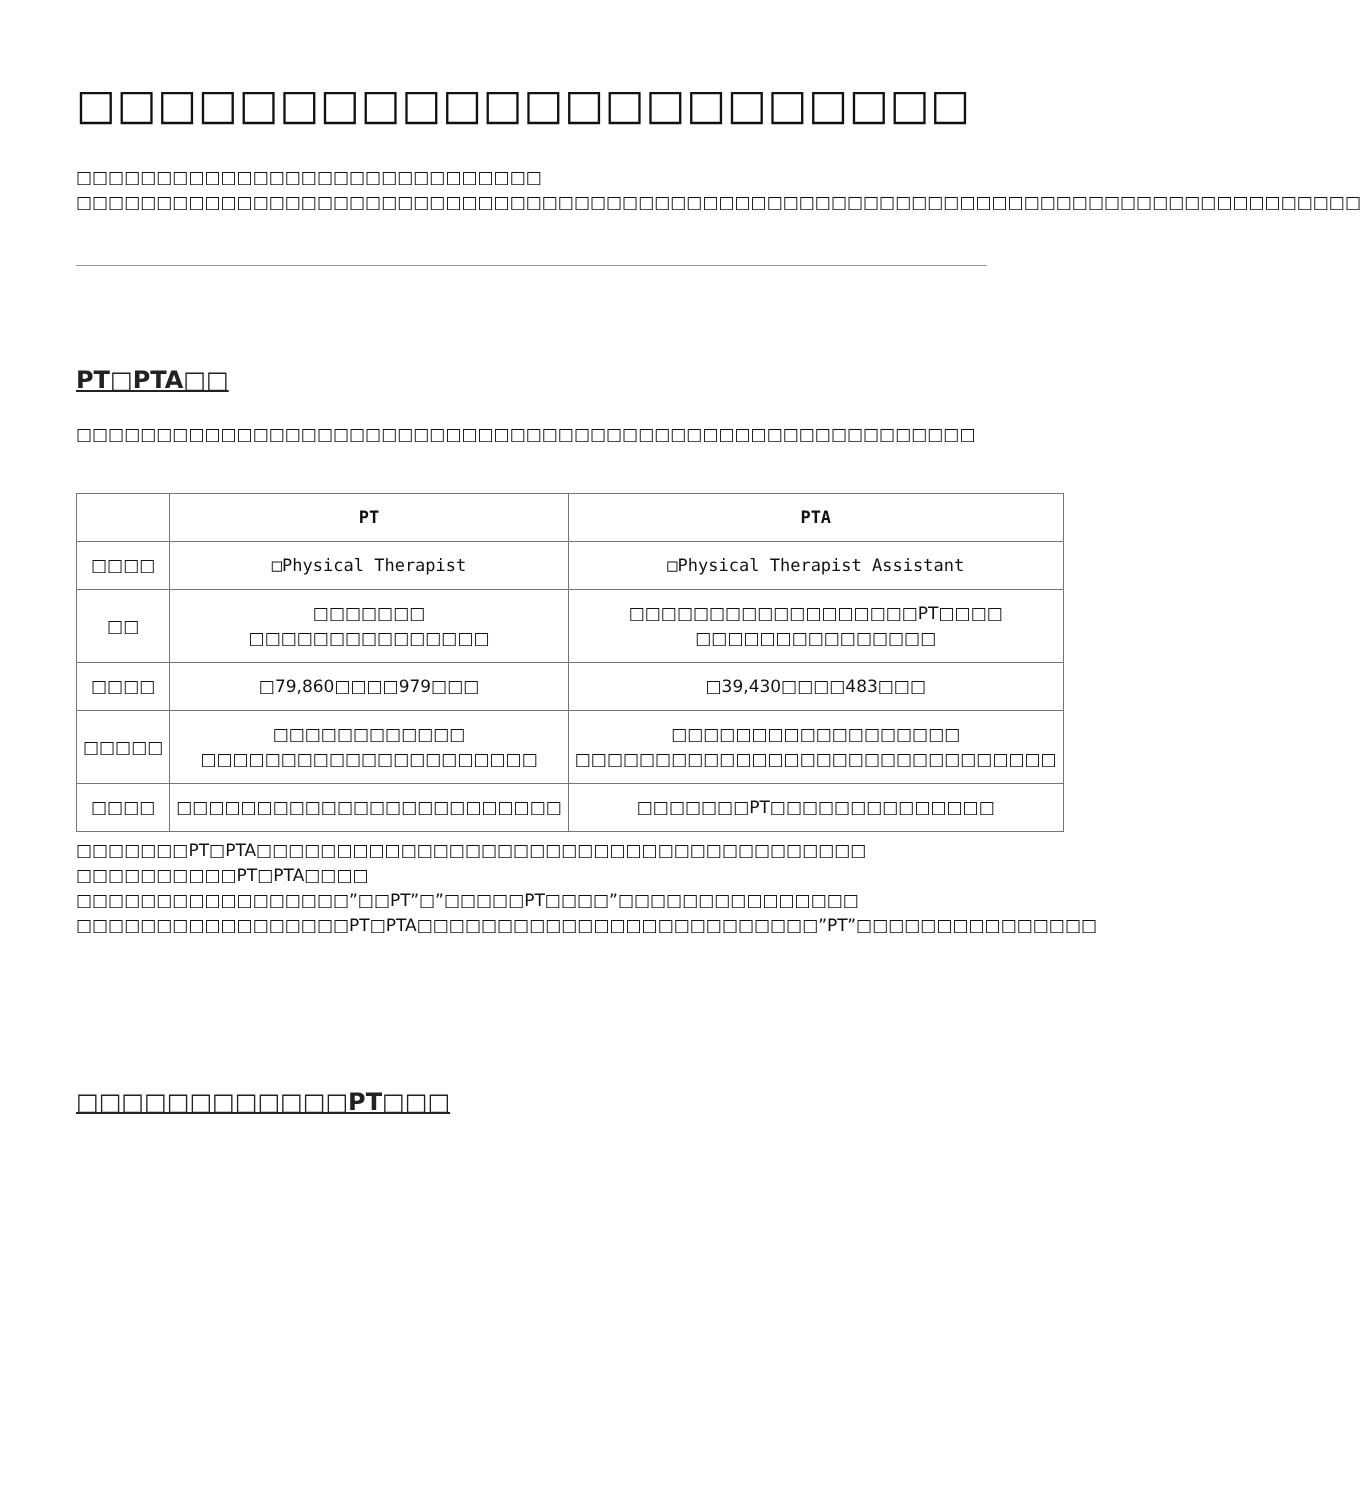□□□□□□□□□□□□□□□□□□□□□□
□□□□□□□□□□□□□□□□□□□□□□□□□□□□□
□□□□□□□□□□□□□□□□□□□□□□□□□□□□□□□□□□□□□□□□□□□□□□□□□□□□□□□□□□□□□□□□□□□□□□□□□□□□□□□□
PT□PTA□□
□□□□□□□□□□□□□□□□□□□□□□□□□□□□□□□□□□□□□□□□□□□□□□□□□□□□□□□□
| | PT | PTA |
| --- | --- | --- |
| □□□□ | □Physical Therapist | □Physical Therapist Assistant |
| □□ | □□□□□□□ □□□□□□□□□□□□□□□ | □□□□□□□□□□□□□□□□□□PT□□□□ □□□□□□□□□□□□□□□ |
| □□□□ | □79,860□□□□979□□□ | □39,430□□□□483□□□ |
| □□□□□ | □□□□□□□□□□□□ □□□□□□□□□□□□□□□□□□□□□ | □□□□□□□□□□□□□□□□□□ □□□□□□□□□□□□□□□□□□□□□□□□□□□□□□ |
| □□□□ | □□□□□□□□□□□□□□□□□□□□□□□□ | □□□□□□□PT□□□□□□□□□□□□□□ |
□□□□□□□PT□PTA□□□□□□□□□□□□□□□□□□□□□□□□□□□□□□□□□□□□□□ □□□□□□□□□□PT□PTA□□□□ □□□□□□□□□□□□□□□□□”□□PT”□”□□□□□PT□□□□”□□□□□□□□□□□□□□□ □□□□□□□□□□□□□□□□□PT□PTA□□□□□□□□□□□□□□□□□□□□□□□□□”PT”□□□□□□□□□□□□□□□
□□□□□□□□□□□□PT□□□